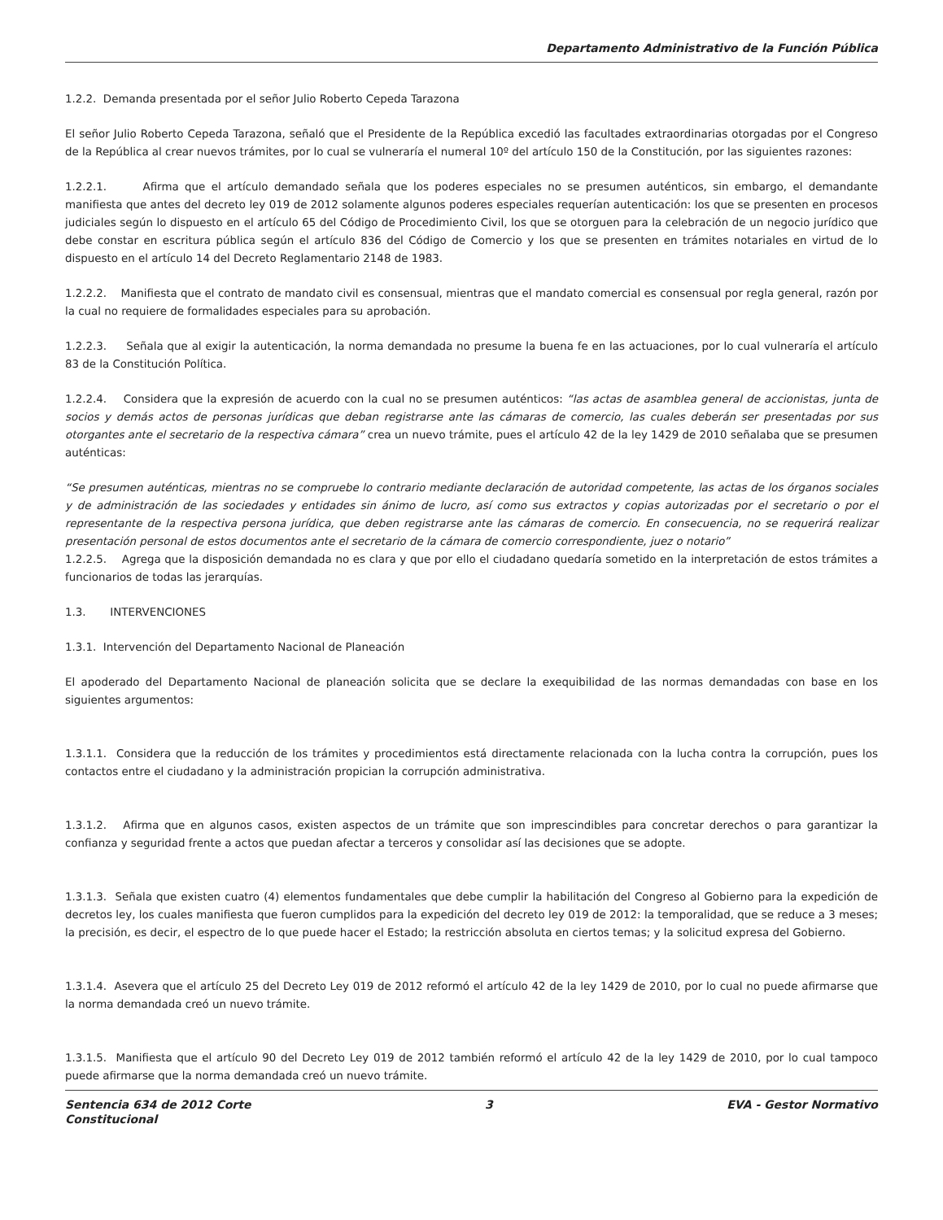Departamento Administrativo de la Función Pública
1.2.2. Demanda presentada por el señor Julio Roberto Cepeda Tarazona
El señor Julio Roberto Cepeda Tarazona, señaló que el Presidente de la República excedió las facultades extraordinarias otorgadas por el Congreso de la República al crear nuevos trámites, por lo cual se vulneraría el numeral 10º del artículo 150 de la Constitución, por las siguientes razones:
1.2.2.1. Afirma que el artículo demandado señala que los poderes especiales no se presumen auténticos, sin embargo, el demandante manifiesta que antes del decreto ley 019 de 2012 solamente algunos poderes especiales requerían autenticación: los que se presenten en procesos judiciales según lo dispuesto en el artículo 65 del Código de Procedimiento Civil, los que se otorguen para la celebración de un negocio jurídico que debe constar en escritura pública según el artículo 836 del Código de Comercio y los que se presenten en trámites notariales en virtud de lo dispuesto en el artículo 14 del Decreto Reglamentario 2148 de 1983.
1.2.2.2. Manifiesta que el contrato de mandato civil es consensual, mientras que el mandato comercial es consensual por regla general, razón por la cual no requiere de formalidades especiales para su aprobación.
1.2.2.3. Señala que al exigir la autenticación, la norma demandada no presume la buena fe en las actuaciones, por lo cual vulneraría el artículo 83 de la Constitución Política.
1.2.2.4. Considera que la expresión de acuerdo con la cual no se presumen auténticos: “las actas de asamblea general de accionistas, junta de socios y demás actos de personas jurídicas que deban registrarse ante las cámaras de comercio, las cuales deberán ser presentadas por sus otorgantes ante el secretario de la respectiva cámara” crea un nuevo trámite, pues el artículo 42 de la ley 1429 de 2010 señalaba que se presumen auténticas:
“Se presumen auténticas, mientras no se compruebe lo contrario mediante declaración de autoridad competente, las actas de los órganos sociales y de administración de las sociedades y entidades sin ánimo de lucro, así como sus extractos y copias autorizadas por el secretario o por el representante de la respectiva persona jurídica, que deben registrarse ante las cámaras de comercio. En consecuencia, no se requerirá realizar presentación personal de estos documentos ante el secretario de la cámara de comercio correspondiente, juez o notario”
1.2.2.5. Agrega que la disposición demandada no es clara y que por ello el ciudadano quedaría sometido en la interpretación de estos trámites a funcionarios de todas las jerarquías.
1.3. INTERVENCIONES
1.3.1. Intervención del Departamento Nacional de Planeación
El apoderado del Departamento Nacional de planeación solicita que se declare la exequibilidad de las normas demandadas con base en los siguientes argumentos:
1.3.1.1. Considera que la reducción de los trámites y procedimientos está directamente relacionada con la lucha contra la corrupción, pues los contactos entre el ciudadano y la administración propician la corrupción administrativa.
1.3.1.2. Afirma que en algunos casos, existen aspectos de un trámite que son imprescindibles para concretar derechos o para garantizar la confianza y seguridad frente a actos que puedan afectar a terceros y consolidar así las decisiones que se adopte.
1.3.1.3. Señala que existen cuatro (4) elementos fundamentales que debe cumplir la habilitación del Congreso al Gobierno para la expedición de decretos ley, los cuales manifiesta que fueron cumplidos para la expedición del decreto ley 019 de 2012: la temporalidad, que se reduce a 3 meses; la precisión, es decir, el espectro de lo que puede hacer el Estado; la restricción absoluta en ciertos temas; y la solicitud expresa del Gobierno.
1.3.1.4. Asevera que el artículo 25 del Decreto Ley 019 de 2012 reformó el artículo 42 de la ley 1429 de 2010, por lo cual no puede afirmarse que la norma demandada creó un nuevo trámite.
1.3.1.5. Manifiesta que el artículo 90 del Decreto Ley 019 de 2012 también reformó el artículo 42 de la ley 1429 de 2010, por lo cual tampoco puede afirmarse que la norma demandada creó un nuevo trámite.
Sentencia 634 de 2012 Corte
Constitucional 3 EVA - Gestor Normativo